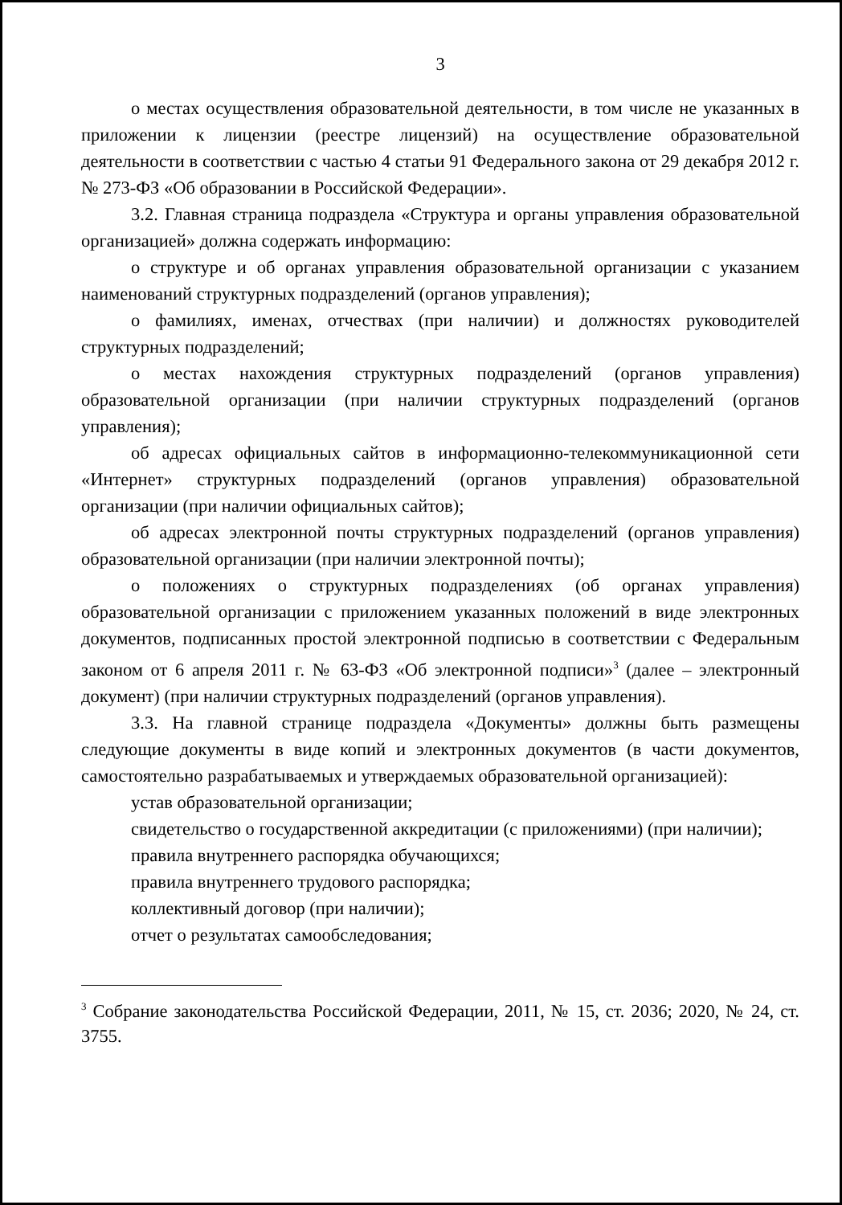3
о местах осуществления образовательной деятельности, в том числе не указанных в приложении к лицензии (реестре лицензий) на осуществление образовательной деятельности в соответствии с частью 4 статьи 91 Федерального закона от 29 декабря 2012 г. № 273-ФЗ «Об образовании в Российской Федерации».
3.2. Главная страница подраздела «Структура и органы управления образовательной организацией» должна содержать информацию:
о структуре и об органах управления образовательной организации с указанием наименований структурных подразделений (органов управления);
о фамилиях, именах, отчествах (при наличии) и должностях руководителей структурных подразделений;
о местах нахождения структурных подразделений (органов управления) образовательной организации (при наличии структурных подразделений (органов управления);
об адресах официальных сайтов в информационно-телекоммуникационной сети «Интернет» структурных подразделений (органов управления) образовательной организации (при наличии официальных сайтов);
об адресах электронной почты структурных подразделений (органов управления) образовательной организации (при наличии электронной почты);
о положениях о структурных подразделениях (об органах управления) образовательной организации с приложением указанных положений в виде электронных документов, подписанных простой электронной подписью в соответствии с Федеральным законом от 6 апреля 2011 г. № 63-ФЗ «Об электронной подписи»<sup>3</sup> (далее – электронный документ) (при наличии структурных подразделений (органов управления).
3.3. На главной странице подраздела «Документы» должны быть размещены следующие документы в виде копий и электронных документов (в части документов, самостоятельно разрабатываемых и утверждаемых образовательной организацией):
устав образовательной организации;
свидетельство о государственной аккредитации (с приложениями) (при наличии);
правила внутреннего распорядка обучающихся;
правила внутреннего трудового распорядка;
коллективный договор (при наличии);
отчет о результатах самообследования;
<sup>3</sup> Собрание законодательства Российской Федерации, 2011, № 15, ст. 2036; 2020, № 24, ст. 3755.